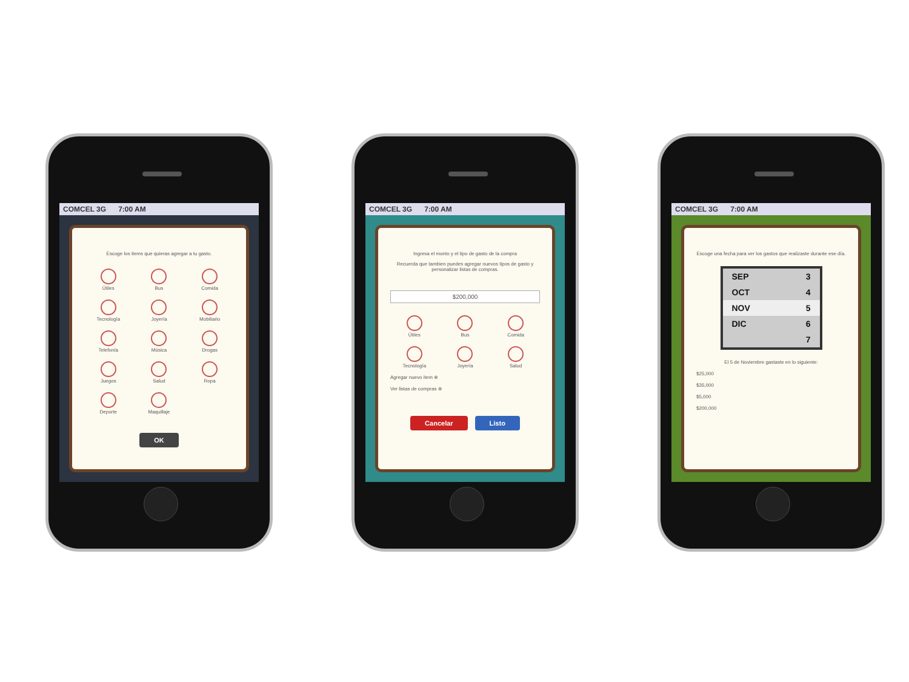COMCEL 3G 7:00 AM
Escoge los items que quieras agregar a tu gasto.
Útiles
Bus
Comida
Tecnología
Joyería
Mobiliario
Telefonía
Música
Drogas
Juegos
Salud
Ropa
Deporte
Maquillaje
OK
COMCEL 3G 7:00 AM
Ingresa el monto y el tipo de gasto de la compra
Recuerda que tambien puedes agregar nuevos tipos de gasto y personalizar listas de compras.
$200,000
Útiles
Bus
Comida
Tecnología
Joyería
Salud
Agregar nuevo item ⊕
Ver listas de compras ⊕
Cancelar Listo
COMCEL 3G 7:00 AM
Escoge una fecha para ver los gastos que realizaste durante ese día.
SEP 3
OCT 4
NOV 5
DIC 6
7
El 5 de Noviembre gastaste en lo siguiente:
$25,000
$35,000
$5,000
$200,000